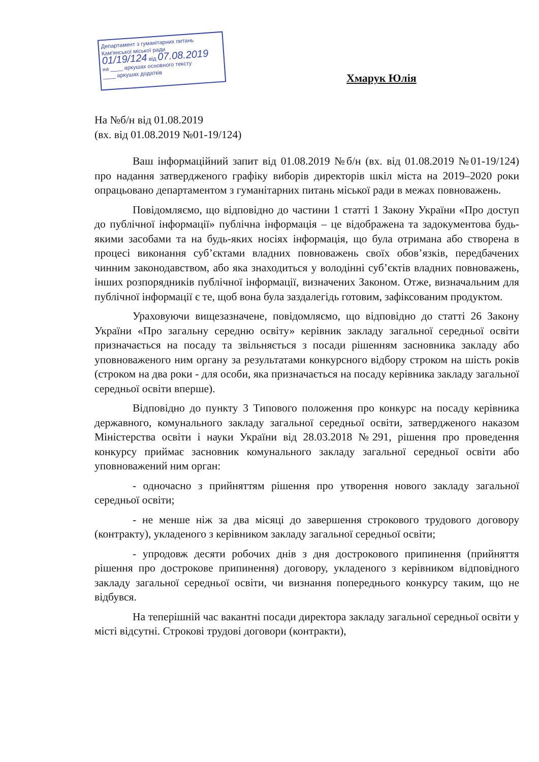Департамент з гуманітарних питань
Кам'янської міської ради
01/19/124 від 07.08.2019
на ____ аркушах основного тексту
____ аркушах додатків
Хмарук Юлія
На №б/н від 01.08.2019
(вх. від 01.08.2019 №01-19/124)
Ваш інформаційний запит від 01.08.2019 №б/н (вх. від 01.08.2019 №01-19/124) про надання затвердженого графіку виборів директорів шкіл міста на 2019–2020 роки опрацьовано департаментом з гуманітарних питань міської ради в межах повноважень.
Повідомляємо, що відповідно до частини 1 статті 1 Закону України «Про доступ до публічної інформації» публічна інформація – це відображена та задокументова будь-якими засобами та на будь-яких носіях інформація, що була отримана або створена в процесі виконання суб’єктами владних повноважень своїх обов’язків, передбачених чинним законодавством, або яка знаходиться у володінні суб’єктів владних повноважень, інших розпорядників публічної інформації, визначених Законом. Отже, визначальним для публічної інформації є те, щоб вона була заздалегідь готовим, зафіксованим продуктом.
Ураховуючи вищезазначене, повідомляємо, що відповідно до статті 26 Закону України «Про загальну середню освіту» керівник закладу загальної середньої освіти призначається на посаду та звільняється з посади рішенням засновника закладу або уповноваженого ним органу за результатами конкурсного відбору строком на шість років (строком на два роки - для особи, яка призначається на посаду керівника закладу загальної середньої освіти вперше).
Відповідно до пункту 3 Типового положення про конкурс на посаду керівника державного, комунального закладу загальної середньої освіти, затвердженого наказом Міністерства освіти і науки України від 28.03.2018 №291, рішення про проведення конкурсу приймає засновник комунального закладу загальної середньої освіти або уповноважений ним орган:
- одночасно з прийняттям рішення про утворення нового закладу загальної середньої освіти;
- не менше ніж за два місяці до завершення строкового трудового договору (контракту), укладеного з керівником закладу загальної середньої освіти;
- упродовж десяти робочих днів з дня дострокового припинення (прийняття рішення про дострокове припинення) договору, укладеного з керівником відповідного закладу загальної середньої освіти, чи визнання попереднього конкурсу таким, що не відбувся.
На теперішній час вакантні посади директора закладу загальної середньої освіти у місті відсутні. Строкові трудові договори (контракти),